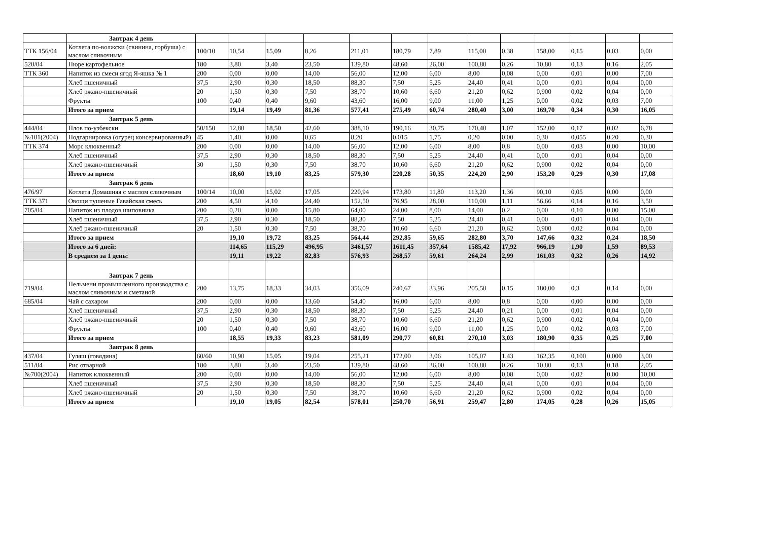| | Завтрак 4 день | | | | | | | | | | | | | |
| ТТК 156/04 | Котлета по-волжски (свинина, горбуша) с маслом сливочным | 100/10 | 10,54 | 15,09 | 8,26 | 211,01 | 180,79 | 7,89 | 115,00 | 0,38 | 158,00 | 0,15 | 0,03 | 0,00 |
| 520/04 | Пюре картофельное | 180 | 3,80 | 3,40 | 23,50 | 139,80 | 48,60 | 26,00 | 100,80 | 0,26 | 10,80 | 0,13 | 0,16 | 2,05 |
| ТТК 360 | Напиток из смеси ягод Я-яшка № 1 | 200 | 0,00 | 0,00 | 14,00 | 56,00 | 12,00 | 6,00 | 8,00 | 0,08 | 0,00 | 0,01 | 0,00 | 7,00 |
| | Хлеб пшеничный | 37,5 | 2,90 | 0,30 | 18,50 | 88,30 | 7,50 | 5,25 | 24,40 | 0,41 | 0,00 | 0,01 | 0,04 | 0,00 |
| | Хлеб ржано-пшеничный | 20 | 1,50 | 0,30 | 7,50 | 38,70 | 10,60 | 6,60 | 21,20 | 0,62 | 0,900 | 0,02 | 0,04 | 0,00 |
| | Фрукты | 100 | 0,40 | 0,40 | 9,60 | 43,60 | 16,00 | 9,00 | 11,00 | 1,25 | 0,00 | 0,02 | 0,03 | 7,00 |
| | Итого за прием | | 19,14 | 19,49 | 81,36 | 577,41 | 275,49 | 60,74 | 280,40 | 3,00 | 169,70 | 0,34 | 0,30 | 16,05 |
| | Завтрак 5 день | | | | | | | | | | | | | |
| 444/04 | Плов по-узбекски | 50/150 | 12,80 | 18,50 | 42,60 | 388,10 | 190,16 | 30,75 | 170,40 | 1,07 | 152,00 | 0,17 | 0,02 | 6,78 |
| №101(2004) | Подгарнировка (огурец консервированный) | 45 | 1,40 | 0,00 | 0,65 | 8,20 | 0,015 | 1,75 | 0,20 | 0,00 | 0,30 | 0,055 | 0,20 | 0,30 |
| ТТК 374 | Морс клюквенный | 200 | 0,00 | 0,00 | 14,00 | 56,00 | 12,00 | 6,00 | 8,00 | 0,8 | 0,00 | 0,03 | 0,00 | 10,00 |
| | Хлеб пшеничный | 37,5 | 2,90 | 0,30 | 18,50 | 88,30 | 7,50 | 5,25 | 24,40 | 0,41 | 0,00 | 0,01 | 0,04 | 0,00 |
| | Хлеб ржано-пшеничный | 30 | 1,50 | 0,30 | 7,50 | 38.70 | 10,60 | 6,60 | 21,20 | 0,62 | 0,900 | 0,02 | 0,04 | 0,00 |
| | Итого за прием | | 18,60 | 19,10 | 83,25 | 579,30 | 220,28 | 50,35 | 224,20 | 2,90 | 153,20 | 0,29 | 0,30 | 17,08 |
| | Завтрак 6 день | | | | | | | | | | | | | |
| 476/97 | Котлета Домашняя с маслом сливочным | 100/14 | 10,00 | 15,02 | 17,05 | 220,94 | 173,80 | 11,80 | 113,20 | 1,36 | 90,10 | 0,05 | 0,00 | 0,00 |
| ТТК 371 | Овощи тушеные Гавайская смесь | 200 | 4,50 | 4,10 | 24,40 | 152,50 | 76,95 | 28,00 | 110,00 | 1,11 | 56,66 | 0,14 | 0,16 | 3,50 |
| 705/04 | Напиток из плодов шиповника | 200 | 0,20 | 0,00 | 15,80 | 64,00 | 24,00 | 8,00 | 14,00 | 0,2 | 0,00 | 0,10 | 0,00 | 15,00 |
| | Хлеб пшеничный | 37,5 | 2,90 | 0,30 | 18,50 | 88,30 | 7,50 | 5,25 | 24,40 | 0,41 | 0,00 | 0,01 | 0,04 | 0,00 |
| | Хлеб ржано-пшеничный | 20 | 1,50 | 0,30 | 7,50 | 38,70 | 10,60 | 6,60 | 21,20 | 0,62 | 0,900 | 0,02 | 0,04 | 0,00 |
| | Итого за прием | | 19,10 | 19,72 | 83,25 | 564,44 | 292,85 | 59,65 | 282,80 | 3,70 | 147,66 | 0,32 | 0,24 | 18,50 |
| | Итого за 6 дней: | | 114,65 | 115,29 | 496,95 | 3461,57 | 1611,45 | 357,64 | 1585,42 | 17,92 | 966,19 | 1,90 | 1,59 | 89,53 |
| | В среднем за 1 день: | | 19,11 | 19,22 | 82,83 | 576,93 | 268,57 | 59,61 | 264,24 | 2,99 | 161,03 | 0,32 | 0,26 | 14,92 |
| | Завтрак 7 день | | | | | | | | | | | | | |
| 719/04 | Пельмени промышленного производства с маслом сливочным и сметаной | 200 | 13,75 | 18,33 | 34,03 | 356,09 | 240,67 | 33,96 | 205,50 | 0,15 | 180,00 | 0,3 | 0,14 | 0,00 |
| 685/04 | Чай с сахаром | 200 | 0,00 | 0,00 | 13,60 | 54,40 | 16,00 | 6,00 | 8,00 | 0,8 | 0,00 | 0,00 | 0,00 | 0,00 |
| | Хлеб пшеничный | 37,5 | 2,90 | 0,30 | 18,50 | 88,30 | 7,50 | 5,25 | 24,40 | 0,21 | 0,00 | 0,01 | 0,04 | 0,00 |
| | Хлеб ржано-пшеничный | 20 | 1,50 | 0,30 | 7,50 | 38,70 | 10,60 | 6,60 | 21,20 | 0,62 | 0,900 | 0,02 | 0,04 | 0,00 |
| | Фрукты | 100 | 0,40 | 0,40 | 9,60 | 43,60 | 16,00 | 9,00 | 11,00 | 1,25 | 0,00 | 0,02 | 0,03 | 7,00 |
| | Итого за прием | | 18,55 | 19,33 | 83,23 | 581,09 | 290,77 | 60,81 | 270,10 | 3,03 | 180,90 | 0,35 | 0,25 | 7,00 |
| | Завтрак 8 день | | | | | | | | | | | | | |
| 437/04 | Гуляш (говядина) | 60/60 | 10,90 | 15,05 | 19,04 | 255,21 | 172,00 | 3,06 | 105,07 | 1,43 | 162,35 | 0,100 | 0,000 | 3,00 |
| 511/04 | Рис отварной | 180 | 3,80 | 3,40 | 23,50 | 139,80 | 48,60 | 36,00 | 100,80 | 0,26 | 10,80 | 0,13 | 0,18 | 2,05 |
| №700(2004) | Напиток клюквенный | 200 | 0,00 | 0,00 | 14,00 | 56,00 | 12,00 | 6,00 | 8,00 | 0,08 | 0,00 | 0,02 | 0,00 | 10,00 |
| | Хлеб пшеничный | 37,5 | 2,90 | 0,30 | 18,50 | 88,30 | 7,50 | 5,25 | 24,40 | 0,41 | 0,00 | 0,01 | 0,04 | 0,00 |
| | Хлеб ржано-пшеничный | 20 | 1,50 | 0,30 | 7,50 | 38,70 | 10,60 | 6,60 | 21,20 | 0,62 | 0,900 | 0,02 | 0,04 | 0,00 |
| | Итого за прием | | 19,10 | 19,05 | 82,54 | 578,01 | 250,70 | 56,91 | 259,47 | 2,80 | 174,05 | 0,28 | 0,26 | 15,05 |